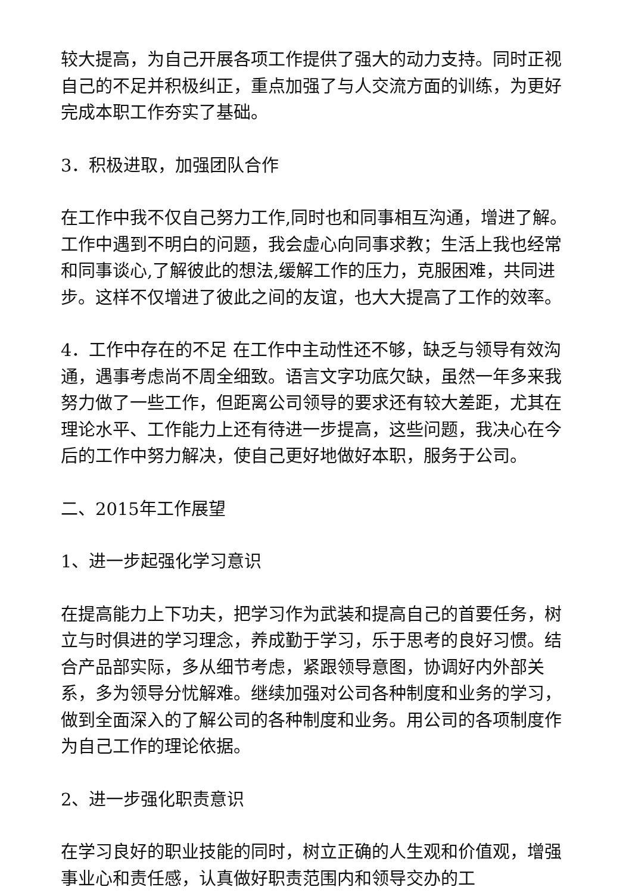较大提高，为自己开展各项工作提供了强大的动力支持。同时正视自己的不足并积极纠正，重点加强了与人交流方面的训练，为更好完成本职工作夯实了基础。
3．积极进取，加强团队合作
在工作中我不仅自己努力工作,同时也和同事相互沟通，增进了解。工作中遇到不明白的问题，我会虚心向同事求教；生活上我也经常和同事谈心,了解彼此的想法,缓解工作的压力，克服困难，共同进步。这样不仅增进了彼此之间的友谊，也大大提高了工作的效率。
4．工作中存在的不足 在工作中主动性还不够，缺乏与领导有效沟通，遇事考虑尚不周全细致。语言文字功底欠缺，虽然一年多来我努力做了一些工作，但距离公司领导的要求还有较大差距，尤其在理论水平、工作能力上还有待进一步提高，这些问题，我决心在今后的工作中努力解决，使自己更好地做好本职，服务于公司。
二、2015年工作展望
1、进一步起强化学习意识
在提高能力上下功夫，把学习作为武装和提高自己的首要任务，树立与时俱进的学习理念，养成勤于学习，乐于思考的良好习惯。结合产品部实际，多从细节考虑，紧跟领导意图，协调好内外部关系，多为领导分忧解难。继续加强对公司各种制度和业务的学习，做到全面深入的了解公司的各种制度和业务。用公司的各项制度作为自己工作的理论依据。
2、进一步强化职责意识
在学习良好的职业技能的同时，树立正确的人生观和价值观，增强事业心和责任感，认真做好职责范围内和领导交办的工